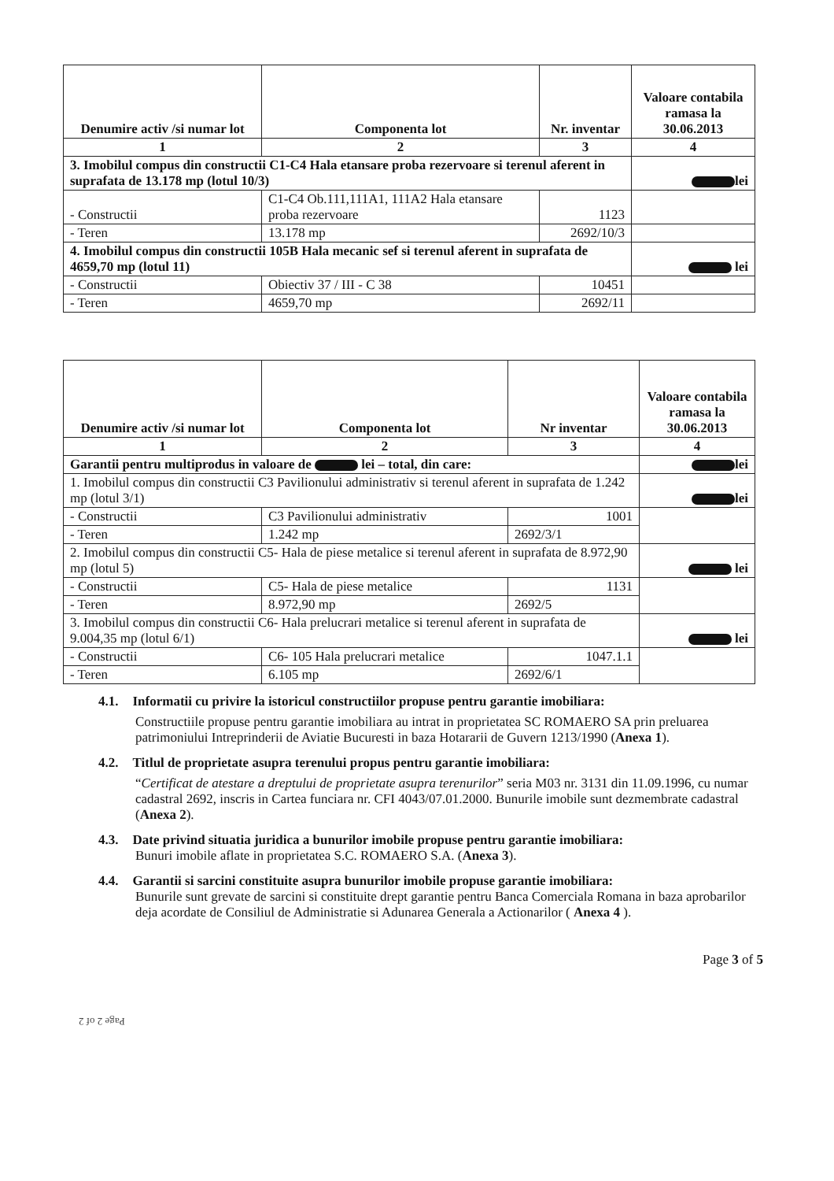| Denumire activ /si numar lot | Componenta lot | Nr. inventar | Valoare contabila ramasa la 30.06.2013 |
| --- | --- | --- | --- |
| 1 | 2 | 3 | 4 |
| 3. Imobilul compus din constructii C1-C4 Hala etansare proba rezervoare si terenul aferent in suprafata de 13.178 mp (lotul 10/3) | | | lei |
| - Constructii | C1-C4 Ob.111,111A1, 111A2 Hala etansare proba rezervoare | 1123 | |
| - Teren | 13.178 mp | 2692/10/3 | |
| 4. Imobilul compus din constructii 105B Hala mecanic sef si terenul aferent in suprafata de 4659,70 mp (lotul 11) | | | lei |
| - Constructii | Obiectiv 37 / III - C 38 | 10451 | |
| - Teren | 4659,70 mp | 2692/11 | |
| Denumire activ /si numar lot | Componenta lot | Nr inventar | Valoare contabila ramasa la 30.06.2013 |
| --- | --- | --- | --- |
| 1 | 2 | 3 | 4 |
| Garantii pentru multiprodus in valoare de lei – total, din care: | | | lei |
| 1. Imobilul compus din constructii C3 Pavilionului administrativ si terenul aferent in suprafata de 1.242 mp (lotul 3/1) | | | lei |
| - Constructii | C3 Pavilionului administrativ | 1001 | |
| - Teren | 1.242 mp | 2692/3/1 | |
| 2. Imobilul compus din constructii C5- Hala de piese metalice si terenul aferent in suprafata de 8.972,90 mp (lotul 5) | | | lei |
| - Constructii | C5- Hala de piese metalice | 1131 | |
| - Teren | 8.972,90 mp | 2692/5 | |
| 3. Imobilul compus din constructii C6- Hala prelucrari metalice si terenul aferent in suprafata de 9.004,35 mp (lotul 6/1) | | | lei |
| - Constructii | C6- 105 Hala prelucrari metalice | 1047.1.1 | |
| - Teren | 6.105 mp | 2692/6/1 | |
4.1. Informatii cu privire la istoricul constructiilor propuse pentru garantie imobiliara:
Constructiile propuse pentru garantie imobiliara au intrat in proprietatea SC ROMAERO SA prin preluarea patrimoniului Intreprinderii de Aviatie Bucuresti in baza Hotararii de Guvern 1213/1990 (Anexa 1).
4.2. Titlul de proprietate asupra terenului propus pentru garantie imobiliara:
“Certificat de atestare a dreptului de proprietate asupra terenurilor” seria M03 nr. 3131 din 11.09.1996, cu numar cadastral 2692, inscris in Cartea funciara nr. CFI 4043/07.01.2000. Bunurile imobile sunt dezmembrate cadastral (Anexa 2).
4.3. Date privind situatia juridica a bunurilor imobile propuse pentru garantie imobiliara:
Bunuri imobile aflate in proprietatea S.C. ROMAERO S.A. (Anexa 3).
4.4. Garantii si sarcini constituite asupra bunurilor imobile propuse garantie imobiliara:
Bunurile sunt grevate de sarcini si constituite drept garantie pentru Banca Comerciala Romana in baza aprobarilor deja acordate de Consiliul de Administratie si Adunarea Generala a Actionarilor ( Anexa 4 ).
Page 3 of 5
Page 2 of 2